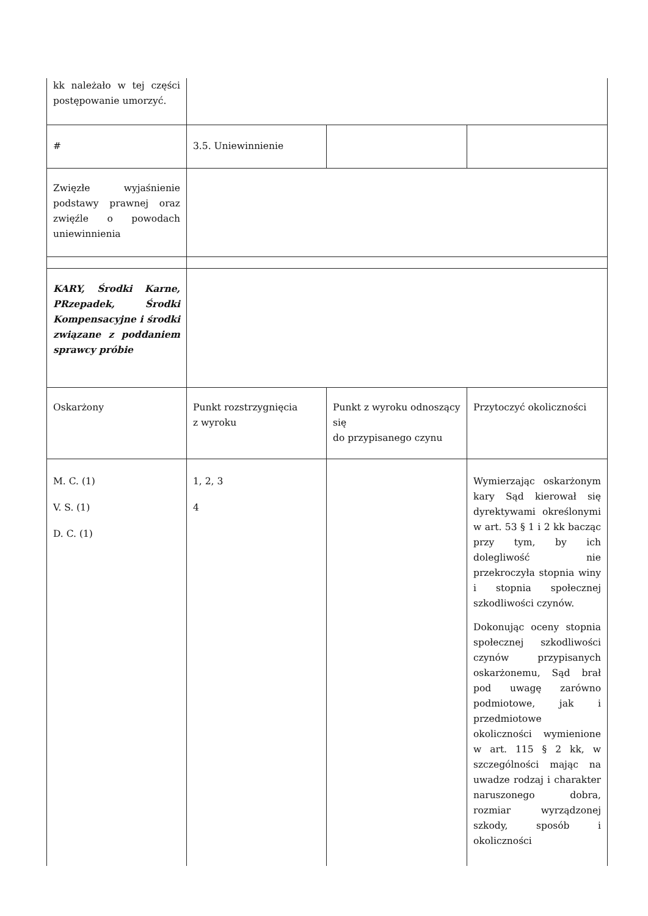| kk należało w tej części postępowanie umorzyć. | | | |
| # | 3.5. Uniewinnienie | | |
| Zwięzłe wyjaśnienie podstawy prawnej oraz zwięźle o powodach uniewinnienia | | | |
| KARY, Środki Karne, PRzepadek, Środki Kompensacyjne i środki związane z poddaniem sprawcy próbie | | | |
| Oskarżony | Punkt rozstrzygnięcia z wyroku | Punkt z wyroku odnoszący się do przypisanego czynu | Przytoczyć okoliczności |
| M. C. (1) V. S. (1) D. C. (1) | 1, 2, 3 4 | | Wymierzając oskarżonym kary Sąd kierował się dyrektywami określonymi w art. 53 § 1 i 2 kk bacząc przy tym, by ich dolegliwość nie przekroczyła stopnia winy i stopnia społecznej szkodliwości czynów. Dokonując oceny stopnia społecznej szkodliwości czynów przypisanych oskarżonemu, Sąd brał pod uwagę zarówno podmiotowe, jak i przedmiotowe okoliczności wymienione w art. 115 § 2 kk, w szczególności mając na uwadze rodzaj i charakter naruszonego dobra, rozmiar wyrządzonej szkody, sposób i okoliczności |